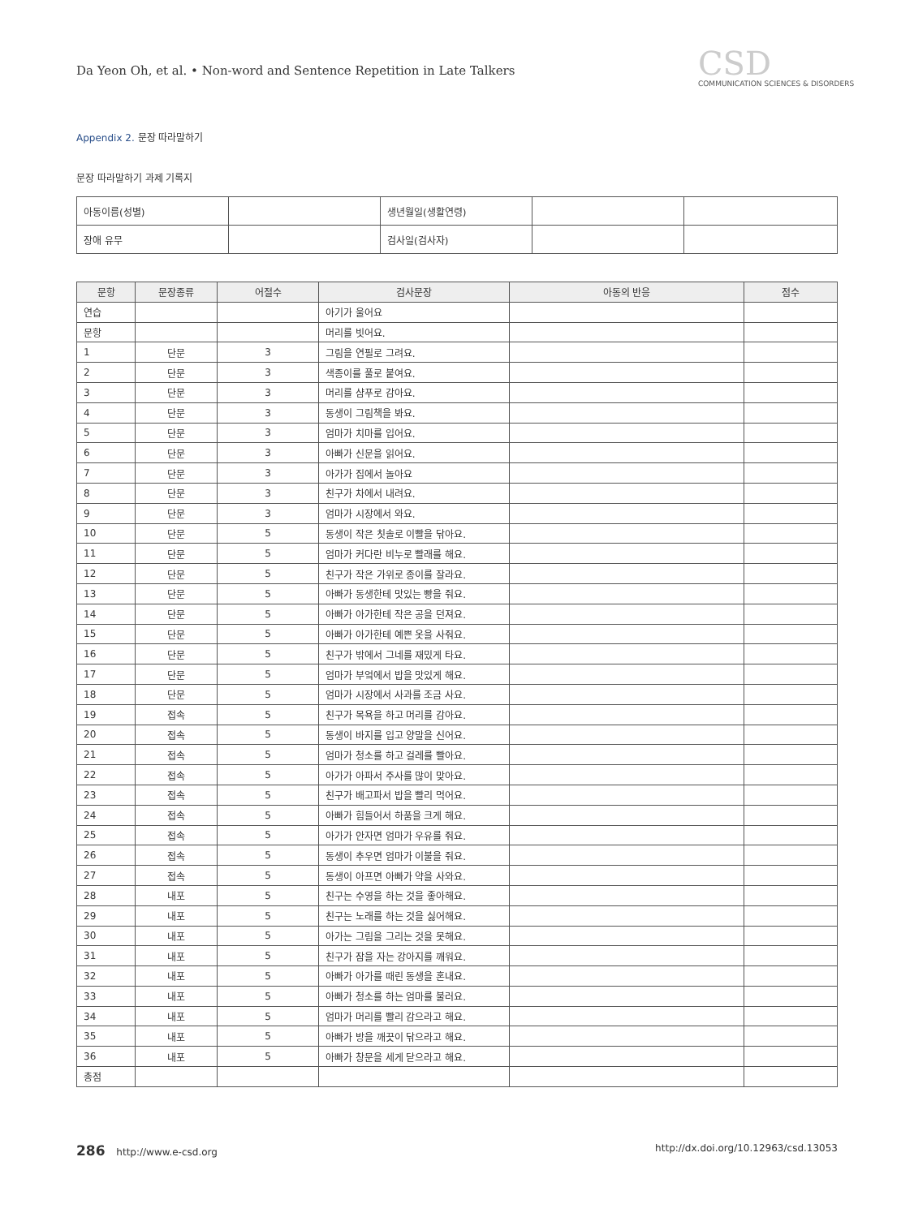Da Yeon Oh, et al. • Non-word and Sentence Repetition in Late Talkers
CSD
COMMUNICATION SCIENCES & DISORDERS
Appendix 2. 문장 따라말하기
문장 따라말하기 과제 기록지
| 아동이름(성별) | | 생년월일(생활연령) | | |
| 장애 유무 | | 검사일(검사자) | | |
| 문항 | 문장종류 | 어절수 | 검사문장 | 아동의 반응 | 점수 |
| --- | --- | --- | --- | --- | --- |
| 연습 | | | 아기가 울어요 | | |
| 문항 | | | 머리를 빗어요. | | |
| 1 | 단문 | 3 | 그림을 연필로 그려요. | | |
| 2 | 단문 | 3 | 색종이를 풀로 붙여요. | | |
| 3 | 단문 | 3 | 머리를 샴푸로 감아요. | | |
| 4 | 단문 | 3 | 동생이 그림책을 봐요. | | |
| 5 | 단문 | 3 | 엄마가 치마를 입어요. | | |
| 6 | 단문 | 3 | 아빠가 신문을 읽어요. | | |
| 7 | 단문 | 3 | 아가가 집에서 놀아요 | | |
| 8 | 단문 | 3 | 친구가 차에서 내려요. | | |
| 9 | 단문 | 3 | 엄마가 시장에서 와요. | | |
| 10 | 단문 | 5 | 동생이 작은 칫솔로 이빨을 닦아요. | | |
| 11 | 단문 | 5 | 엄마가 커다란 비누로 빨래를 해요. | | |
| 12 | 단문 | 5 | 친구가 작은 가위로 종이를 잘라요. | | |
| 13 | 단문 | 5 | 아빠가 동생한테 맛있는 빵을 줘요. | | |
| 14 | 단문 | 5 | 아빠가 아가한테 작은 공을 던져요. | | |
| 15 | 단문 | 5 | 아빠가 아가한테 예쁜 옷을 사줘요. | | |
| 16 | 단문 | 5 | 친구가 밖에서 그네를 재밌게 타요. | | |
| 17 | 단문 | 5 | 엄마가 부엌에서 밥을 맛있게 해요. | | |
| 18 | 단문 | 5 | 엄마가 시장에서 사과를 조금 사요. | | |
| 19 | 접속 | 5 | 친구가 목욕을 하고 머리를 감아요. | | |
| 20 | 접속 | 5 | 동생이 바지를 입고 양말을 신어요. | | |
| 21 | 접속 | 5 | 엄마가 청소를 하고 걸레를 빨아요. | | |
| 22 | 접속 | 5 | 아가가 아파서 주사를 많이 맞아요. | | |
| 23 | 접속 | 5 | 친구가 배고파서 밥을 빨리 먹어요. | | |
| 24 | 접속 | 5 | 아빠가 힘들어서 하품을 크게 해요. | | |
| 25 | 접속 | 5 | 아가가 안자면 엄마가 우유를 줘요. | | |
| 26 | 접속 | 5 | 동생이 추우면 엄마가 이불을 줘요. | | |
| 27 | 접속 | 5 | 동생이 아프면 아빠가 약을 사와요. | | |
| 28 | 내포 | 5 | 친구는 수영을 하는 것을 좋아해요. | | |
| 29 | 내포 | 5 | 친구는 노래를 하는 것을 싫어해요. | | |
| 30 | 내포 | 5 | 아가는 그림을 그리는 것을 못해요. | | |
| 31 | 내포 | 5 | 친구가 잠을 자는 강아지를 깨워요. | | |
| 32 | 내포 | 5 | 아빠가 아가를 때린 동생을 혼내요. | | |
| 33 | 내포 | 5 | 아빠가 청소를 하는 엄마를 불러요. | | |
| 34 | 내포 | 5 | 엄마가 머리를 빨리 감으라고 해요. | | |
| 35 | 내포 | 5 | 아빠가 방을 깨끗이 닦으라고 해요. | | |
| 36 | 내포 | 5 | 아빠가 창문을 세게 닫으라고 해요. | | |
| 총점 | | | | | |
286 http://www.e-csd.org http://dx.doi.org/10.12963/csd.13053